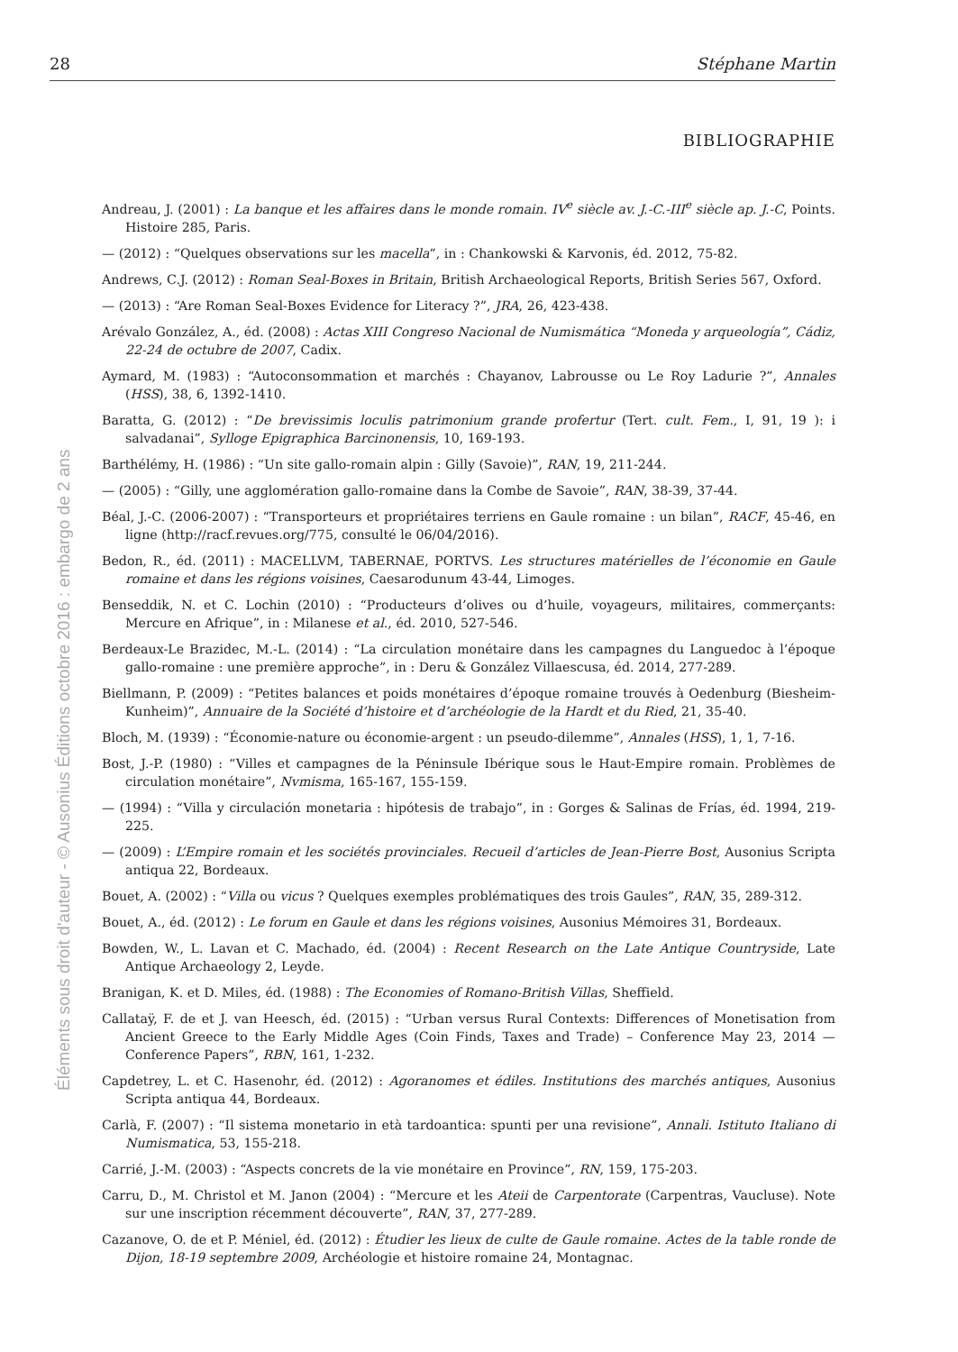28 Stéphane Martin
Éléments sous droit d'auteur - © Ausonius Éditions octobre 2016 : embargo de 2 ans
BIBLIOGRAPHIE
Andreau, J. (2001) : La banque et les affaires dans le monde romain. IV<sup>e</sup> siècle av. J.-C.-III<sup>e</sup> siècle ap. J.-C, Points. Histoire 285, Paris.
— (2012) : “Quelques observations sur les macella”, in : Chankowski & Karvonis, éd. 2012, 75-82.
Andrews, C.J. (2012) : Roman Seal-Boxes in Britain, British Archaeological Reports, British Series 567, Oxford.
— (2013) : “Are Roman Seal-Boxes Evidence for Literacy ?”, JRA, 26, 423-438.
Arévalo González, A., éd. (2008) : Actas XIII Congreso Nacional de Numismática “Moneda y arqueología”, Cádiz, 22-24 de octubre de 2007, Cadix.
Aymard, M. (1983) : “Autoconsommation et marchés : Chayanov, Labrousse ou Le Roy Ladurie ?”, Annales (HSS), 38, 6, 1392-1410.
Baratta, G. (2012) : “De brevissimis loculis patrimonium grande profertur (Tert. cult. Fem., I, 91, 19 ): i salvadanai”, Sylloge Epigraphica Barcinonensis, 10, 169-193.
Barthélémy, H. (1986) : “Un site gallo-romain alpin : Gilly (Savoie)”, RAN, 19, 211-244.
— (2005) : “Gilly, une agglomération gallo-romaine dans la Combe de Savoie”, RAN, 38-39, 37-44.
Béal, J.-C. (2006-2007) : “Transporteurs et propriétaires terriens en Gaule romaine : un bilan”, RACF, 45-46, en ligne (http://racf.revues.org/775, consulté le 06/04/2016).
Bedon, R., éd. (2011) : MACELLVM, TABERNAE, PORTVS. Les structures matérielles de l’économie en Gaule romaine et dans les régions voisines, Caesarodunum 43-44, Limoges.
Benseddik, N. et C. Lochin (2010) : “Producteurs d’olives ou d’huile, voyageurs, militaires, commerçants: Mercure en Afrique”, in : Milanese et al., éd. 2010, 527-546.
Berdeaux-Le Brazidec, M.-L. (2014) : “La circulation monétaire dans les campagnes du Languedoc à l’époque gallo-romaine : une première approche”, in : Deru & González Villaescusa, éd. 2014, 277-289.
Biellmann, P. (2009) : “Petites balances et poids monétaires d’époque romaine trouvés à Oedenburg (Biesheim-Kunheim)”, Annuaire de la Société d’histoire et d’archéologie de la Hardt et du Ried, 21, 35-40.
Bloch, M. (1939) : “Économie-nature ou économie-argent : un pseudo-dilemme”, Annales (HSS), 1, 1, 7-16.
Bost, J.-P. (1980) : “Villes et campagnes de la Péninsule Ibérique sous le Haut-Empire romain. Problèmes de circulation monétaire”, Nvmisma, 165-167, 155-159.
— (1994) : “Villa y circulación monetaria : hipótesis de trabajo”, in : Gorges & Salinas de Frías, éd. 1994, 219-225.
— (2009) : L’Empire romain et les sociétés provinciales. Recueil d’articles de Jean-Pierre Bost, Ausonius Scripta antiqua 22, Bordeaux.
Bouet, A. (2002) : “Villa ou vicus ? Quelques exemples problématiques des trois Gaules”, RAN, 35, 289-312.
Bouet, A., éd. (2012) : Le forum en Gaule et dans les régions voisines, Ausonius Mémoires 31, Bordeaux.
Bowden, W., L. Lavan et C. Machado, éd. (2004) : Recent Research on the Late Antique Countryside, Late Antique Archaeology 2, Leyde.
Branigan, K. et D. Miles, éd. (1988) : The Economies of Romano-British Villas, Sheffield.
Callataÿ, F. de et J. van Heesch, éd. (2015) : “Urban versus Rural Contexts: Differences of Monetisation from Ancient Greece to the Early Middle Ages (Coin Finds, Taxes and Trade) – Conference May 23, 2014 — Conference Papers”, RBN, 161, 1-232.
Capdetrey, L. et C. Hasenohr, éd. (2012) : Agoranomes et édiles. Institutions des marchés antiques, Ausonius Scripta antiqua 44, Bordeaux.
Carlà, F. (2007) : “Il sistema monetario in età tardoantica: spunti per una revisione”, Annali. Istituto Italiano di Numismatica, 53, 155-218.
Carrié, J.-M. (2003) : “Aspects concrets de la vie monétaire en Province”, RN, 159, 175-203.
Carru, D., M. Christol et M. Janon (2004) : “Mercure et les Ateii de Carpentorate (Carpentras, Vaucluse). Note sur une inscription récemment découverte”, RAN, 37, 277-289.
Cazanove, O. de et P. Méniel, éd. (2012) : Étudier les lieux de culte de Gaule romaine. Actes de la table ronde de Dijon, 18-19 septembre 2009, Archéologie et histoire romaine 24, Montagnac.